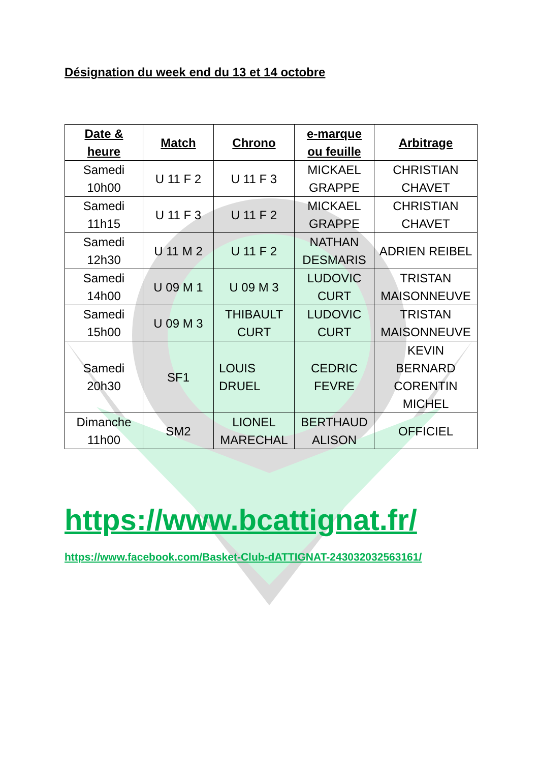Désignation du week end du 13 et 14 octobre
| Date & heure | Match | Chrono | e-marque ou feuille | Arbitrage |
| --- | --- | --- | --- | --- |
| Samedi 10h00 | U 11 F 2 | U 11 F 3 | MICKAEL GRAPPE | CHRISTIAN CHAVET |
| Samedi 11h15 | U 11 F 3 | U 11 F 2 | MICKAEL GRAPPE | CHRISTIAN CHAVET |
| Samedi 12h30 | U 11 M 2 | U 11 F 2 | NATHAN DESMARIS | ADRIEN REIBEL |
| Samedi 14h00 | U 09 M 1 | U 09 M 3 | LUDOVIC CURT | TRISTAN MAISONNEUVE |
| Samedi 15h00 | U 09 M 3 | THIBAULT CURT | LUDOVIC CURT | TRISTAN MAISONNEUVE |
| Samedi 20h30 | SF1 | LOUIS DRUEL | CEDRIC FEVRE | KEVIN BERNARD CORENTIN MICHEL |
| Dimanche 11h00 | SM2 | LIONEL MARECHAL | BERTHAUD ALISON | OFFICIEL |
https://www.bcattignat.fr/
https://www.facebook.com/Basket-Club-dATTIGNAT-243032032563161/